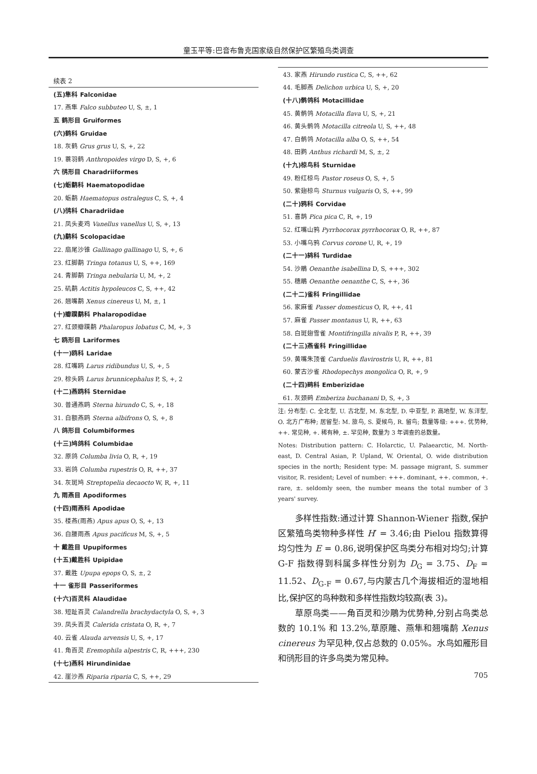童玉平等:巴音布鲁克国家级自然保护区繁殖鸟类调查
续表 2
| (五)隼科 Falconidae |
| 17. 燕隼 Falco subbuteo U, S, ±, 1 |
| 五 鹤形目 Gruiformes |
| (六)鹤科 Gruidae |
| 18. 灰鹤 Grus grus U, S, +, 22 |
| 19. 蓑羽鹤 Anthropoides virgo D, S, +, 6 |
| 六 鸻形目 Charadriiformes |
| (七)蛎鹬科 Haematopodidae |
| 20. 蛎鹬 Haematopus ostralegus C, S, +, 4 |
| (八)鸻科 Charadriidae |
| 21. 凤头麦鸡 Vanellus vanellus U, S, +, 13 |
| (九)鹬科 Scolopacidae |
| 22. 扇尾沙锥 Gallinago gallinago U, S, +, 6 |
| 23. 红脚鹬 Tringa totanus U, S, ++, 169 |
| 24. 青脚鹬 Tringa nebularia U, M, +, 2 |
| 25. 矶鹬 Actitis hypoleucos C, S, ++, 42 |
| 26. 翘嘴鹬 Xenus cinereus U, M, ±, 1 |
| (十)瓣蹼鹬科 Phalaropodidae |
| 27. 红颈瓣蹼鹬 Phalaropus lobatus C, M, +, 3 |
| 七 鸥形目 Lariformes |
| (十一)鸥科 Laridae |
| 28. 红嘴鸥 Larus ridibundus U, S, +, 5 |
| 29. 棕头鸥 Larus brunnicephalus P, S, +, 2 |
| (十二)燕鸥科 Sternidae |
| 30. 普通燕鸥 Sterna hirundo C, S, +, 18 |
| 31. 白额燕鸥 Sterna albifrons O, S, +, 8 |
| 八 鸽形目 Columbiformes |
| (十三)鸠鸽科 Columbidae |
| 32. 原鸽 Columba livia O, R, +, 19 |
| 33. 岩鸽 Columba rupestris O, R, ++, 37 |
| 34. 灰斑鸠 Streptopelia decaocto W, R, +, 11 |
| 九 雨燕目 Apodiformes |
| (十四)雨燕科 Apodidae |
| 35. 楼燕(雨燕) Apus apus O, S, +, 13 |
| 36. 白腰雨燕 Apus pacificus M, S, +, 5 |
| 十 戴胜目 Upupiformes |
| (十五)戴胜科 Upipidae |
| 37. 戴胜 Upupa epops O, S, ±, 2 |
| 十一 雀形目 Passeriformes |
| (十六)百灵科 Alaudidae |
| 38. 短趾百灵 Calandrella brachydactyla O, S, +, 3 |
| 39. 凤头百灵 Calerida cristata O, R, +, 7 |
| 40. 云雀 Alauda arvensis U, S, +, 17 |
| 41. 角百灵 Eremophila alpestris C, R, +++, 230 |
| (十七)燕科 Hirundinidae |
| 42. 崖沙燕 Riparia riparia C, S, ++, 29 |
| 43. 家燕 Hirundo rustica C, S, ++, 62 |
| 44. 毛脚燕 Delichon urbica U, S, +, 20 |
| (十八)鹡鸰科 Motacillidae |
| 45. 黄鹡鸰 Motacilla flava U, S, +, 21 |
| 46. 黄头鹡鸰 Motacilla citreola U, S, ++, 48 |
| 47. 白鹡鸰 Motacilla alba O, S, ++, 54 |
| 48. 田鹨 Anthus richardi M, S, ±, 2 |
| (十九)椋鸟科 Sturnidae |
| 49. 粉红椋鸟 Pastor roseus O, S, +, 5 |
| 50. 紫翅椋鸟 Sturnus vulgaris O, S, ++, 99 |
| (二十)鸦科 Corvidae |
| 51. 喜鹊 Pica pica C, R, +, 19 |
| 52. 红嘴山鸦 Pyrrhocorax pyrrhocorax O, R, ++, 87 |
| 53. 小嘴乌鸦 Corvus corone U, R, +, 19 |
| (二十一)鸫科 Turdidae |
| 54. 沙鵰 Oenanthe isabellina D, S, +++, 302 |
| 55. 穗鵰 Oenanthe oenanthe C, S, ++, 36 |
| (二十二)雀科 Fringillidae |
| 56. 家麻雀 Passer domesticus O, R, ++, 41 |
| 57. 麻雀 Passer montanus U, R, ++, 63 |
| 58. 白斑翅雪雀 Montifringilla nivalis P, R, ++, 39 |
| (二十三)燕雀科 Fringillidae |
| 59. 黄嘴朱顶雀 Carduelis flavirostris U, R, ++, 81 |
| 60. 蒙古沙雀 Rhodopechys mongolica O, R, +, 9 |
| (二十四)鹀科 Emberizidae |
| 61. 灰颈鹀 Emberiza buchanani D, S, +, 3 |
注: 分布型: C. 全北型, U. 古北型, M. 东北型, D. 中亚型, P. 高地型, W. 东洋型, O. 北方广布种; 居留型: M. 旅鸟, S. 夏候鸟, R. 留鸟; 数量等级: +++. 优势种, ++. 常见种, +. 稀有种, ±. 罕见种, 数量为 3 年调查的总数量。
Notes: Distribution pattern: C. Holarctic, U. Palaearctic, M. North-east, D. Central Asian, P. Upland, W. Oriental, O. wide distribution species in the north; Resident type: M. passage migrant, S. summer visitor, R. resident; Level of number: +++. dominant, ++. common, +. rare, ±. seldomly seen, the number means the total number of 3 years' survey.
多样性指数:通过计算 Shannon-Wiener 指数,保护区繁殖鸟类物种多样性 H′ = 3.46;由 Pielou 指数算得均匀性为 E = 0.86,说明保护区鸟类分布相对均匀;计算 G-F 指数得到科属多样性分别为 D<sub>G</sub> = 3.75、D<sub>F</sub> = 11.52、D<sub>G-F</sub> = 0.67,与内蒙古几个海拔相近的湿地相比,保护区的鸟种数和多样性指数均较高(表 3)。
草原鸟类——角百灵和沙鵰为优势种,分别占鸟类总数的 10.1% 和 13.2%,草原雕、燕隼和翘嘴鹬 Xenus cinereus 为罕见种,仅占总数的 0.05%。水鸟如雁形目和鸻形目的许多鸟类为常见种。
705